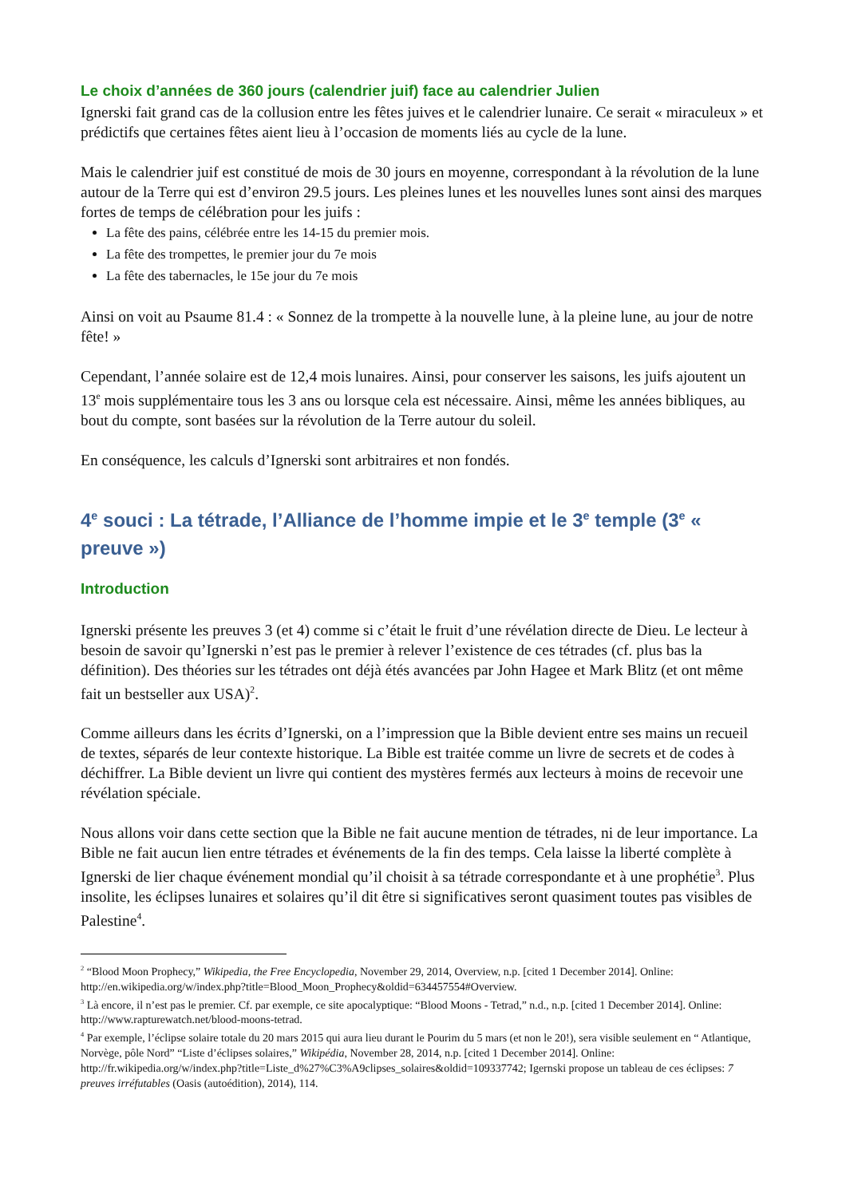Le choix d’années de 360 jours (calendrier juif) face au calendrier Julien
Ignerski fait grand cas de la collusion entre les fêtes juives et le calendrier lunaire. Ce serait « miraculeux » et prédictifs que certaines fêtes aient lieu à l’occasion de moments liés au cycle de la lune.
Mais le calendrier juif est constitué de mois de 30 jours en moyenne, correspondant à la révolution de la lune autour de la Terre qui est d’environ 29.5 jours. Les pleines lunes et les nouvelles lunes sont ainsi des marques fortes de temps de célébration pour les juifs :
La fête des pains, célébrée entre les 14-15 du premier mois.
La fête des trompettes, le premier jour du 7e mois
La fête des tabernacles, le 15e jour du 7e mois
Ainsi on voit au Psaume 81.4 : « Sonnez de la trompette à la nouvelle lune, à la pleine lune, au jour de notre fête! »
Cependant, l’année solaire est de 12,4 mois lunaires. Ainsi, pour conserver les saisons, les juifs ajoutent un 13<sup>e</sup> mois supplémentaire tous les 3 ans ou lorsque cela est nécessaire. Ainsi, même les années bibliques, au bout du compte, sont basées sur la révolution de la Terre autour du soleil.
En conséquence, les calculs d’Ignerski sont arbitraires et non fondés.
4<sup>e</sup> souci : La tétrade, l’Alliance de l’homme impie et le 3<sup>e</sup> temple (3<sup>e</sup> « preuve »)
Introduction
Ignerski présente les preuves 3 (et 4) comme si c’était le fruit d’une révélation directe de Dieu. Le lecteur à besoin de savoir qu’Ignerski n’est pas le premier à relever l’existence de ces tétrades (cf. plus bas la définition). Des théories sur les tétrades ont déjà étés avancées par John Hagee et Mark Blitz (et ont même fait un bestseller aux USA)<sup>2</sup>.
Comme ailleurs dans les écrits d’Ignerski, on a l’impression que la Bible devient entre ses mains un recueil de textes, séparés de leur contexte historique. La Bible est traitée comme un livre de secrets et de codes à déchiffrer. La Bible devient un livre qui contient des mystères fermés aux lecteurs à moins de recevoir une révélation spéciale.
Nous allons voir dans cette section que la Bible ne fait aucune mention de tétrades, ni de leur importance. La Bible ne fait aucun lien entre tétrades et événements de la fin des temps. Cela laisse la liberté complète à Ignerski de lier chaque événement mondial qu’il choisit à sa tétrade correspondante et à une prophétie<sup>3</sup>. Plus insolite, les éclipses lunaires et solaires qu’il dit être si significatives seront quasiment toutes pas visibles de Palestine<sup>4</sup>.
<sup>2</sup> “Blood Moon Prophecy,” Wikipedia, the Free Encyclopedia, November 29, 2014, Overview, n.p. [cited 1 December 2014]. Online: http://en.wikipedia.org/w/index.php?title=Blood_Moon_Prophecy&oldid=634457554#Overview.
<sup>3</sup> Là encore, il n’est pas le premier. Cf. par exemple, ce site apocalyptique: “Blood Moons - Tetrad,” n.d., n.p. [cited 1 December 2014]. Online: http://www.rapturewatch.net/blood-moons-tetrad.
<sup>4</sup> Par exemple, l’éclipse solaire totale du 20 mars 2015 qui aura lieu durant le Pourim du 5 mars (et non le 20!), sera visible seulement en “ Atlantique, Norvège, pôle Nord” “Liste d’éclipses solaires,” Wikipédia, November 28, 2014, n.p. [cited 1 December 2014]. Online: http://fr.wikipedia.org/w/index.php?title=Liste_d%27%C3%A9clipses_solaires&oldid=109337742; Igernski propose un tableau de ces éclipses: 7 preuves irréfutables (Oasis (autoédition), 2014), 114.